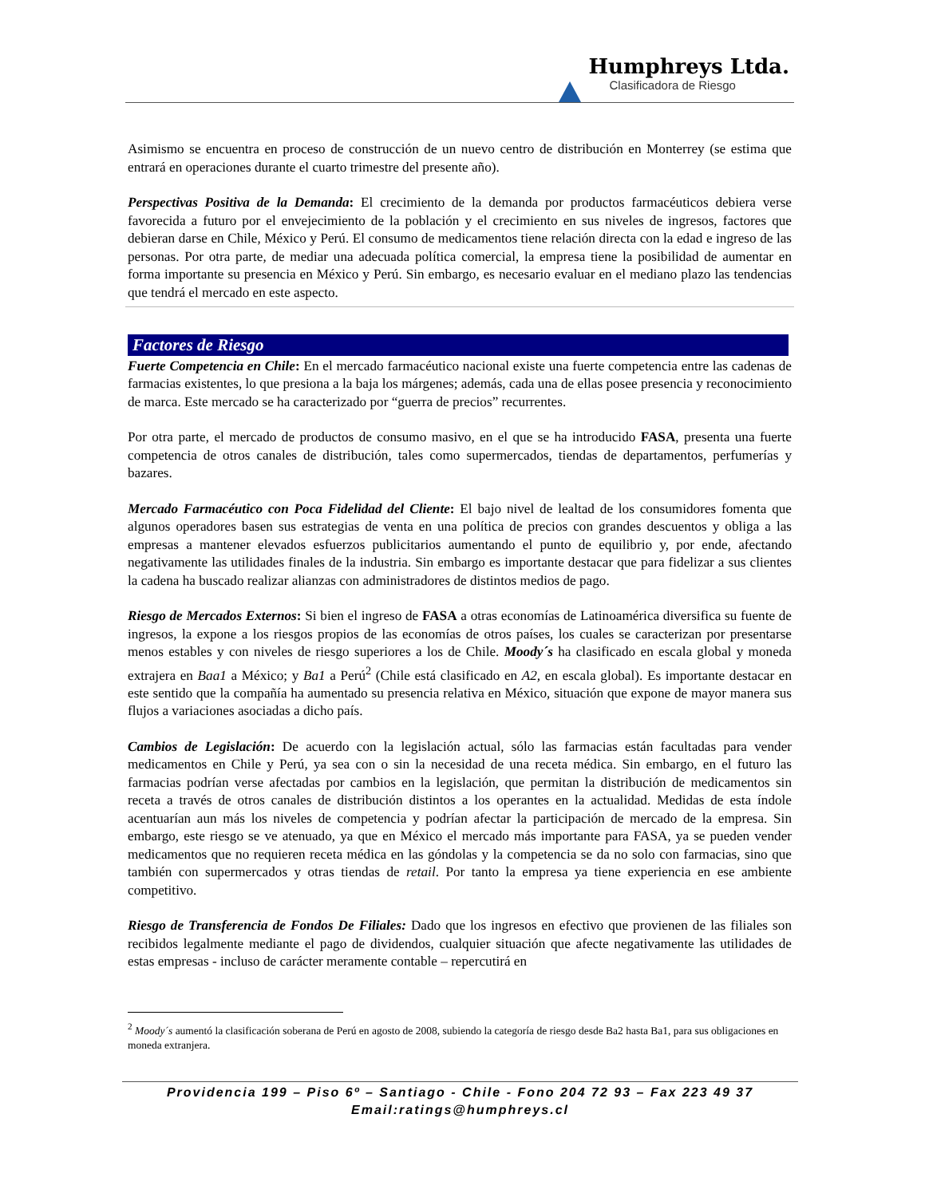Humphreys Ltda.
Clasificadora de Riesgo
Asimismo se encuentra en proceso de construcción de un nuevo centro de distribución en Monterrey (se estima que entrará en operaciones durante el cuarto trimestre del presente año).
Perspectivas Positiva de la Demanda: El crecimiento de la demanda por productos farmacéuticos debiera verse favorecida a futuro por el envejecimiento de la población y el crecimiento en sus niveles de ingresos, factores que debieran darse en Chile, México y Perú. El consumo de medicamentos tiene relación directa con la edad e ingreso de las personas. Por otra parte, de mediar una adecuada política comercial, la empresa tiene la posibilidad de aumentar en forma importante su presencia en México y Perú. Sin embargo, es necesario evaluar en el mediano plazo las tendencias que tendrá el mercado en este aspecto.
Factores de Riesgo
Fuerte Competencia en Chile: En el mercado farmacéutico nacional existe una fuerte competencia entre las cadenas de farmacias existentes, lo que presiona a la baja los márgenes; además, cada una de ellas posee presencia y reconocimiento de marca. Este mercado se ha caracterizado por “guerra de precios” recurrentes.
Por otra parte, el mercado de productos de consumo masivo, en el que se ha introducido FASA, presenta una fuerte competencia de otros canales de distribución, tales como supermercados, tiendas de departamentos, perfumerías y bazares.
Mercado Farmacéutico con Poca Fidelidad del Cliente: El bajo nivel de lealtad de los consumidores fomenta que algunos operadores basen sus estrategias de venta en una política de precios con grandes descuentos y obliga a las empresas a mantener elevados esfuerzos publicitarios aumentando el punto de equilibrio y, por ende, afectando negativamente las utilidades finales de la industria. Sin embargo es importante destacar que para fidelizar a sus clientes la cadena ha buscado realizar alianzas con administradores de distintos medios de pago.
Riesgo de Mercados Externos: Si bien el ingreso de FASA a otras economías de Latinoamérica diversifica su fuente de ingresos, la expone a los riesgos propios de las economías de otros países, los cuales se caracterizan por presentarse menos estables y con niveles de riesgo superiores a los de Chile. Moody´s ha clasificado en escala global y moneda extrajera en Baa1 a México; y Ba1 a Perú<sup>2</sup> (Chile está clasificado en A2, en escala global). Es importante destacar en este sentido que la compañía ha aumentado su presencia relativa en México, situación que expone de mayor manera sus flujos a variaciones asociadas a dicho país.
Cambios de Legislación: De acuerdo con la legislación actual, sólo las farmacias están facultadas para vender medicamentos en Chile y Perú, ya sea con o sin la necesidad de una receta médica. Sin embargo, en el futuro las farmacias podrían verse afectadas por cambios en la legislación, que permitan la distribución de medicamentos sin receta a través de otros canales de distribución distintos a los operantes en la actualidad. Medidas de esta índole acentuarían aun más los niveles de competencia y podrían afectar la participación de mercado de la empresa. Sin embargo, este riesgo se ve atenuado, ya que en México el mercado más importante para FASA, ya se pueden vender medicamentos que no requieren receta médica en las góndolas y la competencia se da no solo con farmacias, sino que también con supermercados y otras tiendas de retail. Por tanto la empresa ya tiene experiencia en ese ambiente competitivo.
Riesgo de Transferencia de Fondos De Filiales: Dado que los ingresos en efectivo que provienen de las filiales son recibidos legalmente mediante el pago de dividendos, cualquier situación que afecte negativamente las utilidades de estas empresas - incluso de carácter meramente contable – repercutirá en
<sup>2</sup> Moody´s aumentó la clasificación soberana de Perú en agosto de 2008, subiendo la categoría de riesgo desde Ba2 hasta Ba1, para sus obligaciones en moneda extranjera.
Providencia 199 – Piso 6º – Santiago - Chile - Fono 204 72 93 – Fax 223 49 37
Email:ratings@humphreys.cl